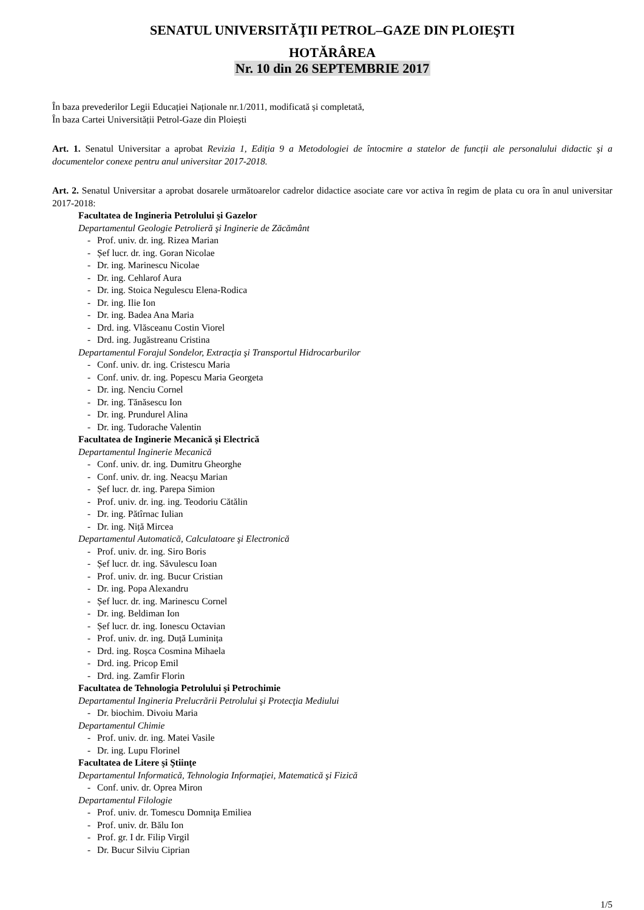SENATUL UNIVERSITĂŢII PETROL–GAZE DIN PLOIEŞTI
HOTĂRÂREA
Nr. 10 din 26 SEPTEMBRIE 2017
În baza prevederilor Legii Educației Naționale nr.1/2011, modificată și completată,
În baza Cartei Universității Petrol-Gaze din Ploiești
Art. 1. Senatul Universitar a aprobat Revizia 1, Ediția 9 a Metodologiei de întocmire a statelor de funcții ale personalului didactic şi a documentelor conexe pentru anul universitar 2017-2018.
Art. 2. Senatul Universitar a aprobat dosarele următoarelor cadrelor didactice asociate care vor activa în regim de plata cu ora în anul universitar 2017-2018:
Facultatea de Ingineria Petrolului şi Gazelor
Departamentul Geologie Petrolieră şi Inginerie de Zăcământ
- Prof. univ. dr. ing. Rizea Marian
- Șef lucr. dr. ing. Goran Nicolae
- Dr. ing. Marinescu Nicolae
- Dr. ing. Cehlarof Aura
- Dr. ing. Stoica Negulescu Elena-Rodica
- Dr. ing. Ilie Ion
- Dr. ing. Badea Ana Maria
- Drd. ing. Vlăsceanu Costin Viorel
- Drd. ing. Jugăstreanu Cristina
Departamentul Forajul Sondelor, Extracţia şi Transportul Hidrocarburilor
- Conf. univ. dr. ing. Cristescu Maria
- Conf. univ. dr. ing. Popescu Maria Georgeta
- Dr. ing. Nenciu Cornel
- Dr. ing. Tănăsescu Ion
- Dr. ing. Prundurel Alina
- Dr. ing. Tudorache Valentin
Facultatea de Inginerie Mecanică şi Electrică
Departamentul Inginerie Mecanică
- Conf. univ. dr. ing. Dumitru Gheorghe
- Conf. univ. dr. ing. Neacșu Marian
- Șef lucr. dr. ing. Parepa Simion
- Prof. univ. dr. ing. ing. Teodoriu Cătălin
- Dr. ing. Pătîrnac Iulian
- Dr. ing. Niță Mircea
Departamentul Automatică, Calculatoare şi Electronică
- Prof. univ. dr. ing. Siro Boris
- Șef lucr. dr. ing. Săvulescu Ioan
- Prof. univ. dr. ing. Bucur Cristian
- Dr. ing. Popa Alexandru
- Șef lucr. dr. ing. Marinescu Cornel
- Dr. ing. Beldiman Ion
- Șef lucr. dr. ing. Ionescu Octavian
- Prof. univ. dr. ing. Duță Luminița
- Drd. ing. Roșca Cosmina Mihaela
- Drd. ing. Pricop Emil
- Drd. ing. Zamfir Florin
Facultatea de Tehnologia Petrolului şi Petrochimie
Departamentul Ingineria Prelucrării Petrolului şi Protecţia Mediului
- Dr. biochim. Divoiu Maria
Departamentul Chimie
- Prof. univ. dr. ing. Matei Vasile
- Dr. ing. Lupu Florinel
Facultatea de Litere şi Ştiinţe
Departamentul Informatică, Tehnologia Informaţiei, Matematică şi Fizică
- Conf. univ. dr. Oprea Miron
Departamentul Filologie
- Prof. univ. dr. Tomescu Domniţa Emiliea
- Prof. univ. dr. Bălu Ion
- Prof. gr. I dr. Filip Virgil
- Dr. Bucur Silviu Ciprian
1/5